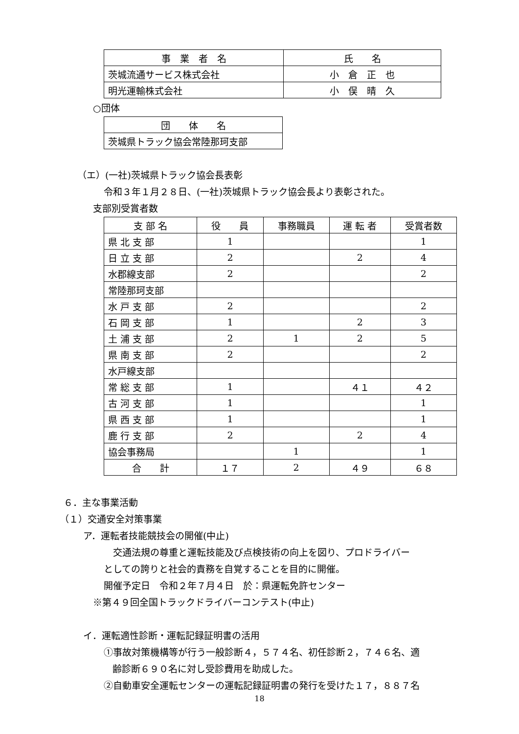| 事 業 者 名 | 氏 名 |
| --- | --- |
| 茨城流通サービス株式会社 | 小 倉 正 也 |
| 明光運輸株式会社 | 小 俣 晴 久 |
○団体
| 団 体 名 |
| --- |
| 茨城県トラック協会常陸那珂支部 |
（エ）(一社)茨城県トラック協会長表彰
令和３年１月２８日、(一社)茨城県トラック協会長より表彰された。
支部別受賞者数
| 支 部 名 | 役 員 | 事務職員 | 運 転 者 | 受賞者数 |
| --- | --- | --- | --- | --- |
| 県 北 支 部 | 1 | | | 1 |
| 日 立 支 部 | 2 | | 2 | 4 |
| 水郡線支部 | 2 | | | 2 |
| 常陸那珂支部 | | | | |
| 水 戸 支 部 | 2 | | | 2 |
| 石 岡 支 部 | 1 | | 2 | 3 |
| 土 浦 支 部 | 2 | 1 | 2 | 5 |
| 県 南 支 部 | 2 | | | 2 |
| 水戸線支部 | | | | |
| 常 総 支 部 | 1 | | ４１ | ４２ |
| 古 河 支 部 | 1 | | | 1 |
| 県 西 支 部 | 1 | | | 1 |
| 鹿 行 支 部 | 2 | | 2 | 4 |
| 協会事務局 | | 1 | | 1 |
| 合 計 | １７ | 2 | ４９ | ６８ |
６．主な事業活動
（１）交通安全対策事業
ア．運転者技能競技会の開催(中止)
　交通法規の尊重と運転技能及び点検技術の向上を図り、プロドライバー
としての誇りと社会的責務を自覚することを目的に開催。
開催予定日　令和２年７月４日　於：県運転免許センター
※第４９回全国トラックドライバーコンテスト(中止)
イ．運転適性診断・運転記録証明書の活用
①事故対策機構等が行う一般診断４，５７４名、初任診断２，７４６名、適
齢診断６９０名に対し受診費用を助成した。
②自動車安全運転センターの運転記録証明書の発行を受けた１７，８８７名
18